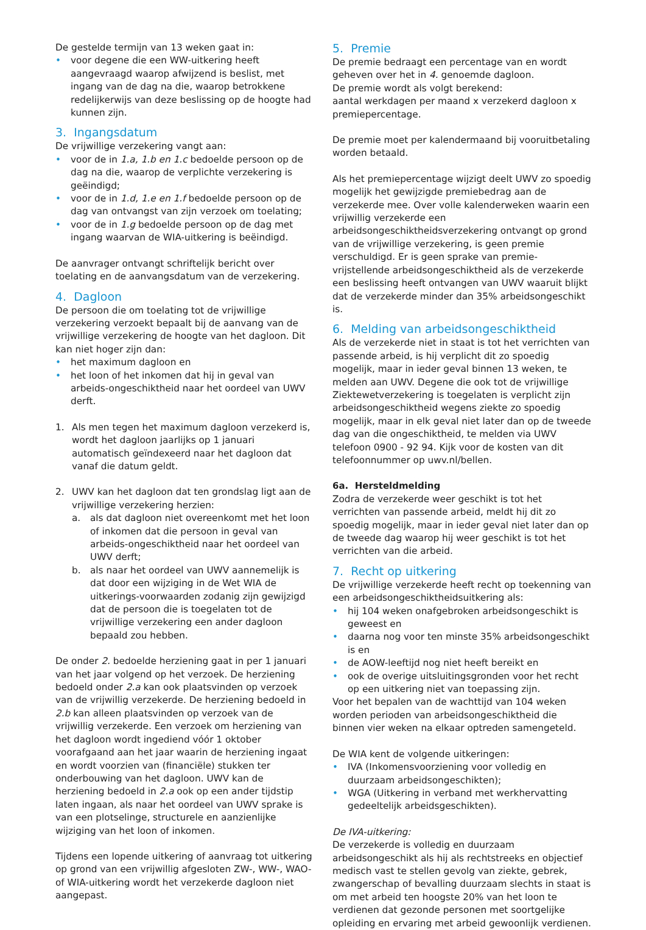De gestelde termijn van 13 weken gaat in:
• voor degene die een WW-uitkering heeft aangevraagd waarop afwijzend is beslist, met ingang van de dag na die, waarop betrokkene redelijkerwijs van deze beslissing op de hoogte had kunnen zijn.
3. Ingangsdatum
De vrijwillige verzekering vangt aan:
• voor de in 1.a, 1.b en 1.c bedoelde persoon op de dag na die, waarop de verplichte verzekering is geëindigd;
• voor de in 1.d, 1.e en 1.f bedoelde persoon op de dag van ontvangst van zijn verzoek om toelating;
• voor de in 1.g bedoelde persoon op de dag met ingang waarvan de WIA-uitkering is beëindigd.
De aanvrager ontvangt schriftelijk bericht over toelating en de aanvangsdatum van de verzekering.
4. Dagloon
De persoon die om toelating tot de vrijwillige verzekering verzoekt bepaalt bij de aanvang van de vrijwillige verzekering de hoogte van het dagloon. Dit kan niet hoger zijn dan:
• het maximum dagloon en
• het loon of het inkomen dat hij in geval van arbeids-ongeschiktheid naar het oordeel van UWV derft.
1. Als men tegen het maximum dagloon verzekerd is, wordt het dagloon jaarlijks op 1 januari automatisch geïndexeerd naar het dagloon dat vanaf die datum geldt.
2. UWV kan het dagloon dat ten grondslag ligt aan de vrijwillige verzekering herzien:
a. als dat dagloon niet overeenkomt met het loon of inkomen dat die persoon in geval van arbeids-ongeschiktheid naar het oordeel van UWV derft;
b. als naar het oordeel van UWV aannemelijk is dat door een wijziging in de Wet WIA de uitkerings-voorwaarden zodanig zijn gewijzigd dat de persoon die is toegelaten tot de vrijwillige verzekering een ander dagloon bepaald zou hebben.
De onder 2. bedoelde herziening gaat in per 1 januari van het jaar volgend op het verzoek. De herziening bedoeld onder 2.a kan ook plaatsvinden op verzoek van de vrijwillig verzekerde. De herziening bedoeld in 2.b kan alleen plaatsvinden op verzoek van de vrijwillig verzekerde. Een verzoek om herziening van het dagloon wordt ingediend vóór 1 oktober voorafgaand aan het jaar waarin de herziening ingaat en wordt voorzien van (financiële) stukken ter onderbouwing van het dagloon. UWV kan de herziening bedoeld in 2.a ook op een ander tijdstip laten ingaan, als naar het oordeel van UWV sprake is van een plotselinge, structurele en aanzienlijke wijziging van het loon of inkomen.
Tijdens een lopende uitkering of aanvraag tot uitkering op grond van een vrijwillig afgesloten ZW-, WW-, WAO- of WIA-uitkering wordt het verzekerde dagloon niet aangepast.
5. Premie
De premie bedraagt een percentage van en wordt geheven over het in 4. genoemde dagloon.
De premie wordt als volgt berekend:
aantal werkdagen per maand x verzekerd dagloon x premiepercentage.
De premie moet per kalendermaand bij vooruitbetaling worden betaald.
Als het premiepercentage wijzigt deelt UWV zo spoedig mogelijk het gewijzigde premiebedrag aan de verzekerde mee. Over volle kalenderweken waarin een vrijwillig verzekerde een arbeidsongeschiktheidsverzekering ontvangt op grond van de vrijwillige verzekering, is geen premie verschuldigd. Er is geen sprake van premie-vrijstellende arbeidsongeschiktheid als de verzekerde een beslissing heeft ontvangen van UWV waaruit blijkt dat de verzekerde minder dan 35% arbeidsongeschikt is.
6. Melding van arbeidsongeschiktheid
Als de verzekerde niet in staat is tot het verrichten van passende arbeid, is hij verplicht dit zo spoedig mogelijk, maar in ieder geval binnen 13 weken, te melden aan UWV. Degene die ook tot de vrijwillige Ziektewetverzekering is toegelaten is verplicht zijn arbeidsongeschiktheid wegens ziekte zo spoedig mogelijk, maar in elk geval niet later dan op de tweede dag van die ongeschiktheid, te melden via UWV telefoon 0900 - 92 94. Kijk voor de kosten van dit telefoonnummer op uwv.nl/bellen.
6a. Hersteldmelding
Zodra de verzekerde weer geschikt is tot het verrichten van passende arbeid, meldt hij dit zo spoedig mogelijk, maar in ieder geval niet later dan op de tweede dag waarop hij weer geschikt is tot het verrichten van die arbeid.
7. Recht op uitkering
De vrijwillige verzekerde heeft recht op toekenning van een arbeidsongeschiktheidsuitkering als:
• hij 104 weken onafgebroken arbeidsongeschikt is geweest en
• daarna nog voor ten minste 35% arbeidsongeschikt is en
• de AOW-leeftijd nog niet heeft bereikt en
• ook de overige uitsluitingsgronden voor het recht op een uitkering niet van toepassing zijn.
Voor het bepalen van de wachttijd van 104 weken worden perioden van arbeidsongeschiktheid die binnen vier weken na elkaar optreden samengeteld.
De WIA kent de volgende uitkeringen:
• IVA (Inkomensvoorziening voor volledig en duurzaam arbeidsongeschikten);
• WGA (Uitkering in verband met werkhervatting gedeeltelijk arbeidsgeschikten).
De IVA-uitkering:
De verzekerde is volledig en duurzaam arbeidsongeschikt als hij als rechtstreeks en objectief medisch vast te stellen gevolg van ziekte, gebrek, zwangerschap of bevalling duurzaam slechts in staat is om met arbeid ten hoogste 20% van het loon te verdienen dat gezonde personen met soortgelijke opleiding en ervaring met arbeid gewoonlijk verdienen.